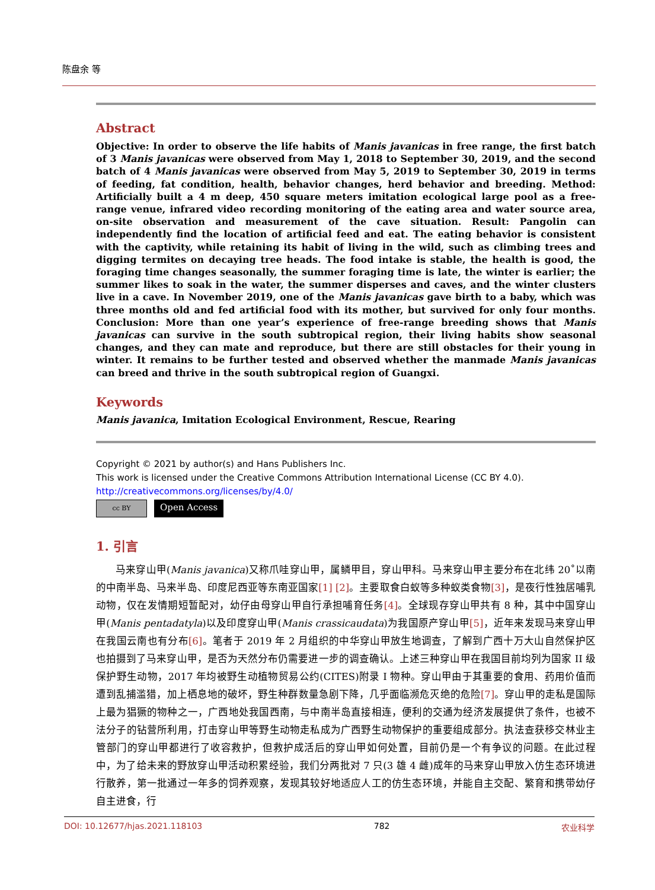陈盘余 等
Abstract
Objective: In order to observe the life habits of Manis javanicas in free range, the first batch of 3 Manis javanicas were observed from May 1, 2018 to September 30, 2019, and the second batch of 4 Manis javanicas were observed from May 5, 2019 to September 30, 2019 in terms of feeding, fat condition, health, behavior changes, herd behavior and breeding. Method: Artificially built a 4 m deep, 450 square meters imitation ecological large pool as a free-range venue, infrared video recording monitoring of the eating area and water source area, on-site observation and measurement of the cave situation. Result: Pangolin can independently find the location of artificial feed and eat. The eating behavior is consistent with the captivity, while retaining its habit of living in the wild, such as climbing trees and digging termites on decaying tree heads. The food intake is stable, the health is good, the foraging time changes seasonally, the summer foraging time is late, the winter is earlier; the summer likes to soak in the water, the summer disperses and caves, and the winter clusters live in a cave. In November 2019, one of the Manis javanicas gave birth to a baby, which was three months old and fed artificial food with its mother, but survived for only four months. Conclusion: More than one year’s experience of free-range breeding shows that Manis javanicas can survive in the south subtropical region, their living habits show seasonal changes, and they can mate and reproduce, but there are still obstacles for their young in winter. It remains to be further tested and observed whether the manmade Manis javanicas can breed and thrive in the south subtropical region of Guangxi.
Keywords
Manis javanica, Imitation Ecological Environment, Rescue, Rearing
Copyright © 2021 by author(s) and Hans Publishers Inc.
This work is licensed under the Creative Commons Attribution International License (CC BY 4.0).
http://creativecommons.org/licenses/by/4.0/
cc BY
Open Access
1. 引言
马来穿山甲(Manis javanica)又称爪哇穿山甲，属鳞甲目，穿山甲科。马来穿山甲主要分布在北纬 20˚以南的中南半岛、马来半岛、印度尼西亚等东南亚国家[1] [2]。主要取食白蚁等多种蚁类食物[3]，是夜行性独居哺乳动物，仅在发情期短暂配对，幼仔由母穿山甲自行承担哺育任务[4]。全球现存穿山甲共有 8 种，其中中国穿山甲(Manis pentadatyla)以及印度穿山甲(Manis crassicaudata)为我国原产穿山甲[5]，近年来发现马来穿山甲在我国云南也有分布[6]。笔者于 2019 年 2 月组织的中华穿山甲放生地调查，了解到广西十万大山自然保护区也拍摄到了马来穿山甲，是否为天然分布仍需要进一步的调查确认。上述三种穿山甲在我国目前均列为国家 II 级保护野生动物，2017 年均被野生动植物贸易公约(CITES)附录 I 物种。穿山甲由于其重要的食用、药用价值而遭到乱捕滥猎，加上栖息地的破坏，野生种群数量急剧下降，几乎面临濒危灭绝的危险[7]。穿山甲的走私是国际上最为猖獗的物种之一，广西地处我国西南，与中南半岛直接相连，便利的交通为经济发展提供了条件，也被不法分子的钻营所利用，打击穿山甲等野生动物走私成为广西野生动物保护的重要组成部分。执法查获移交林业主管部门的穿山甲都进行了收容救护，但救护成活后的穿山甲如何处置，目前仍是一个有争议的问题。在此过程中，为了给未来的野放穿山甲活动积累经验，我们分两批对 7 只(3 雄 4 雌)成年的马来穿山甲放入仿生态环境进行散养，第一批通过一年多的饲养观察，发现其较好地适应人工的仿生态环境，并能自主交配、繁育和携带幼仔自主进食，行
DOI: 10.12677/hjas.2021.118103 782 农业科学